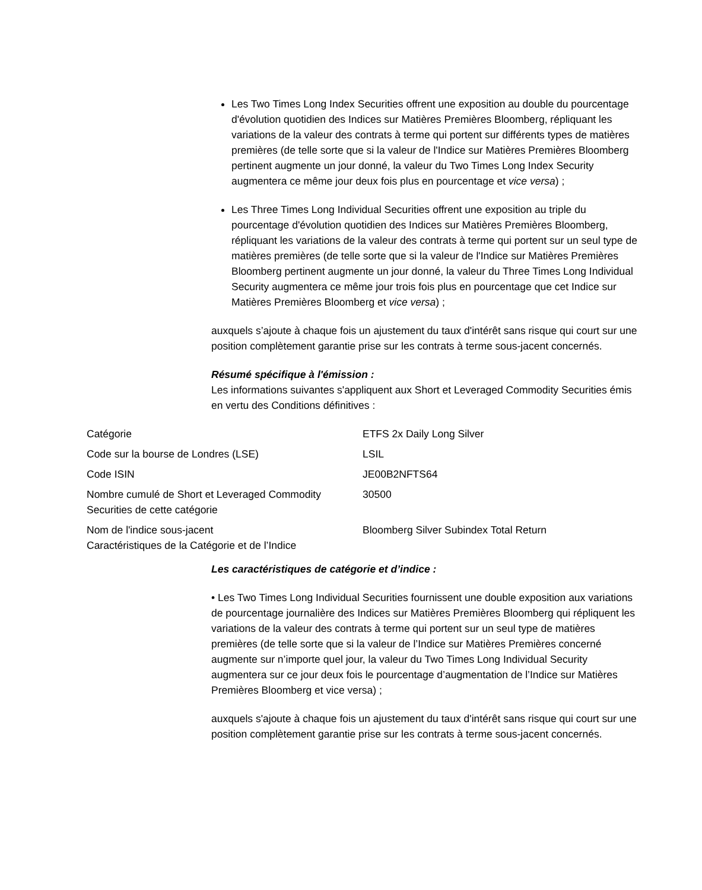Les Two Times Long Index Securities offrent une exposition au double du pourcentage d'évolution quotidien des Indices sur Matières Premières Bloomberg, répliquant les variations de la valeur des contrats à terme qui portent sur différents types de matières premières (de telle sorte que si la valeur de l'Indice sur Matières Premières Bloomberg pertinent augmente un jour donné, la valeur du Two Times Long Index Security augmentera ce même jour deux fois plus en pourcentage et vice versa) ;
Les Three Times Long Individual Securities offrent une exposition au triple du pourcentage d'évolution quotidien des Indices sur Matières Premières Bloomberg, répliquant les variations de la valeur des contrats à terme qui portent sur un seul type de matières premières (de telle sorte que si la valeur de l'Indice sur Matières Premières Bloomberg pertinent augmente un jour donné, la valeur du Three Times Long Individual Security augmentera ce même jour trois fois plus en pourcentage que cet Indice sur Matières Premières Bloomberg et vice versa) ;
auxquels s’ajoute à chaque fois un ajustement du taux d'intérêt sans risque qui court sur une position complètement garantie prise sur les contrats à terme sous-jacent concernés.
Résumé spécifique à l'émission :
Les informations suivantes s'appliquent aux Short et Leveraged Commodity Securities émis en vertu des Conditions définitives :
| Catégorie | ETFS 2x Daily Long Silver |
| Code sur la bourse de Londres (LSE) | LSIL |
| Code ISIN | JE00B2NFTS64 |
| Nombre cumulé de Short et Leveraged Commodity Securities de cette catégorie | 30500 |
| Nom de l'indice sous-jacent Caractéristiques de la Catégorie et de l’Indice | Bloomberg Silver Subindex Total Return |
Les caractéristiques de catégorie et d’indice :
• Les Two Times Long Individual Securities fournissent une double exposition aux variations de pourcentage journalière des Indices sur Matières Premières Bloomberg qui répliquent les variations de la valeur des contrats à terme qui portent sur un seul type de matières premières (de telle sorte que si la valeur de l’Indice sur Matières Premières concerné augmente sur n’importe quel jour, la valeur du Two Times Long Individual Security augmentera sur ce jour deux fois le pourcentage d’augmentation de l’Indice sur Matières Premières Bloomberg et vice versa) ;
auxquels s'ajoute à chaque fois un ajustement du taux d'intérêt sans risque qui court sur une position complètement garantie prise sur les contrats à terme sous-jacent concernés.